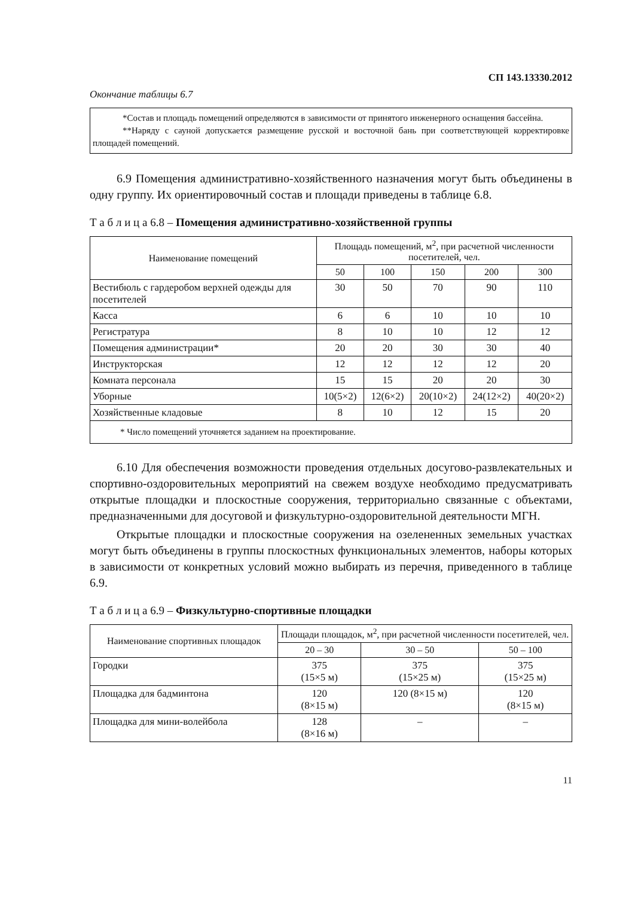СП 143.13330.2012
Окончание таблицы 6.7
*Состав и площадь помещений определяются в зависимости от принятого инженерного оснащения бассейна.
**Наряду с сауной допускается размещение русской и восточной бань при соответствующей корректировке площадей помещений.
6.9 Помещения административно-хозяйственного назначения могут быть объединены в одну группу. Их ориентировочный состав и площади приведены в таблице 6.8.
Т а б л и ц а 6.8 – Помещения административно-хозяйственной группы
| Наименование помещений | Площадь помещений, м<sup>2</sup>, при расчетной численности посетителей, чел. | | | | |
| --- | --- | --- | --- | --- | --- |
| | 50 | 100 | 150 | 200 | 300 |
| Вестибюль с гардеробом верхней одежды для посетителей | 30 | 50 | 70 | 90 | 110 |
| Касса | 6 | 6 | 10 | 10 | 10 |
| Регистратура | 8 | 10 | 10 | 12 | 12 |
| Помещения администрации* | 20 | 20 | 30 | 30 | 40 |
| Инструкторская | 12 | 12 | 12 | 12 | 20 |
| Комната персонала | 15 | 15 | 20 | 20 | 30 |
| Уборные | 10(5×2) | 12(6×2) | 20(10×2) | 24(12×2) | 40(20×2) |
| Хозяйственные кладовые | 8 | 10 | 12 | 15 | 20 |
| * Число помещений уточняется заданием на проектирование. | | | | | |
6.10 Для обеспечения возможности проведения отдельных досугово-развлекательных и спортивно-оздоровительных мероприятий на свежем воздухе необходимо предусматривать открытые площадки и плоскостные сооружения, территориально связанные с объектами, предназначенными для досуговой и физкультурно-оздоровительной деятельности МГН.
Открытые площадки и плоскостные сооружения на озелененных земельных участках могут быть объединены в группы плоскостных функциональных элементов, наборы которых в зависимости от конкретных условий можно выбирать из перечня, приведенного в таблице 6.9.
Т а б л и ц а 6.9 – Физкультурно-спортивные площадки
| Наименование спортивных площадок | Площади площадок, м<sup>2</sup>, при расчетной численности посетителей, чел. | | |
| --- | --- | --- | --- |
| | 20 – 30 | 30 – 50 | 50 – 100 |
| Городки | 375 (15×5 м) | 375 (15×25 м) | 375 (15×25 м) |
| Площадка для бадминтона | 120 (8×15 м) | 120 (8×15 м) | 120 (8×15 м) |
| Площадка для мини-волейбола | 128 (8×16 м) | – | – |
11